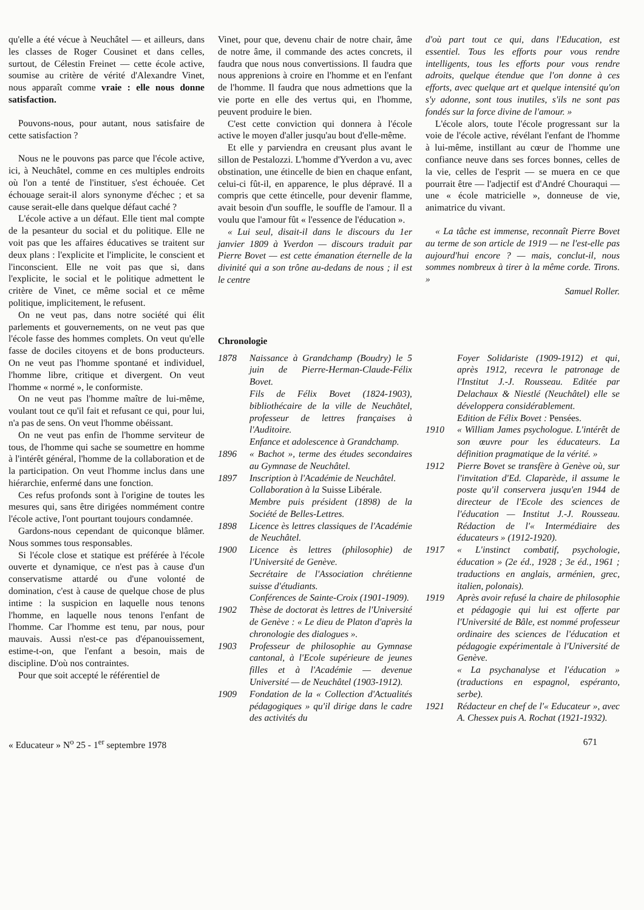qu'elle a été vécue à Neuchâtel — et ailleurs, dans les classes de Roger Cousinet et dans celles, surtout, de Célestin Freinet — cette école active, soumise au critère de vérité d'Alexandre Vinet, nous apparaît comme vraie : elle nous donne satisfaction.
Pouvons-nous, pour autant, nous satisfaire de cette satisfaction ?
Nous ne le pouvons pas parce que l'école active, ici, à Neuchâtel, comme en ces multiples endroits où l'on a tenté de l'instituer, s'est échouée. Cet échouage serait-il alors synonyme d'échec ; et sa cause serait-elle dans quelque défaut caché ?
L'école active a un défaut. Elle tient mal compte de la pesanteur du social et du politique. Elle ne voit pas que les affaires éducatives se traitent sur deux plans : l'explicite et l'implicite, le conscient et l'inconscient. Elle ne voit pas que si, dans l'explicite, le social et le politique admettent le critère de Vinet, ce même social et ce même politique, implicitement, le refusent.
On ne veut pas, dans notre société qui élit parlements et gouvernements, on ne veut pas que l'école fasse des hommes complets. On veut qu'elle fasse de dociles citoyens et de bons producteurs. On ne veut pas l'homme spontané et individuel, l'homme libre, critique et divergent. On veut l'homme « normé », le conformiste.
On ne veut pas l'homme maître de lui-même, voulant tout ce qu'il fait et refusant ce qui, pour lui, n'a pas de sens. On veut l'homme obéissant.
On ne veut pas enfin de l'homme serviteur de tous, de l'homme qui sache se soumettre en homme à l'intérêt général, l'homme de la collaboration et de la participation. On veut l'homme inclus dans une hiérarchie, enfermé dans une fonction.
Ces refus profonds sont à l'origine de toutes les mesures qui, sans être dirigées nommément contre l'école active, l'ont pourtant toujours condamnée.
Gardons-nous cependant de quiconque blâmer. Nous sommes tous responsables.
Si l'école close et statique est préférée à l'école ouverte et dynamique, ce n'est pas à cause d'un conservatisme attardé ou d'une volonté de domination, c'est à cause de quelque chose de plus intime : la suspicion en laquelle nous tenons l'homme, en laquelle nous tenons l'enfant de l'homme. Car l'homme est tenu, par nous, pour mauvais. Aussi n'est-ce pas d'épanouissement, estime-t-on, que l'enfant a besoin, mais de discipline. D'où nos contraintes.
Pour que soit accepté le référentiel de
Vinet, pour que, devenu chair de notre chair, âme de notre âme, il commande des actes concrets, il faudra que nous nous convertissions. Il faudra que nous apprenions à croire en l'homme et en l'enfant de l'homme. Il faudra que nous admettions que la vie porte en elle des vertus qui, en l'homme, peuvent produire le bien.
C'est cette conviction qui donnera à l'école active le moyen d'aller jusqu'au bout d'elle-même.
Et elle y parviendra en creusant plus avant le sillon de Pestalozzi. L'homme d'Yverdon a vu, avec obstination, une étincelle de bien en chaque enfant, celui-ci fût-il, en apparence, le plus dépravé. Il a compris que cette étincelle, pour devenir flamme, avait besoin d'un souffle, le souffle de l'amour. Il a voulu que l'amour fût « l'essence de l'éducation ».
« Lui seul, disait-il dans le discours du 1er janvier 1809 à Yverdon — discours traduit par Pierre Bovet — est cette émanation éternelle de la divinité qui a son trône au-dedans de nous ; il est le centre
d'où part tout ce qui, dans l'Education, est essentiel. Tous les efforts pour vous rendre intelligents, tous les efforts pour vous rendre adroits, quelque étendue que l'on donne à ces efforts, avec quelque art et quelque intensité qu'on s'y adonne, sont tous inutiles, s'ils ne sont pas fondés sur la force divine de l'amour. »
L'école alors, toute l'école progressant sur la voie de l'école active, révélant l'enfant de l'homme à lui-même, instillant au cœur de l'homme une confiance neuve dans ses forces bonnes, celles de la vie, celles de l'esprit — se muera en ce que pourrait être — l'adjectif est d'André Chouraqui — une « école matricielle », donneuse de vie, animatrice du vivant.
« La tâche est immense, reconnaît Pierre Bovet au terme de son article de 1919 — ne l'est-elle pas aujourd'hui encore ? — mais, conclut-il, nous sommes nombreux à tirer à la même corde. Tirons. »
Samuel Roller.
Chronologie
| 1878 | Naissance à Grandchamp (Boudry) le 5 juin de Pierre-Herman-Claude-Félix Bovet. Fils de Félix Bovet (1824-1903), bibliothécaire de la ville de Neuchâtel, professeur de lettres françaises à l'Auditoire. Enfance et adolescence à Grandchamp. |
| 1896 | « Bachot », terme des études secondaires au Gymnase de Neuchâtel. |
| 1897 | Inscription à l'Académie de Neuchâtel. Collaboration à la Suisse Libérale. Membre puis président (1898) de la Société de Belles-Lettres. |
| 1898 | Licence ès lettres classiques de l'Académie de Neuchâtel. |
| 1900 | Licence ès lettres (philosophie) de l'Université de Genève. Secrétaire de l'Association chrétienne suisse d'étudiants. Conférences de Sainte-Croix (1901-1909). |
| 1902 | Thèse de doctorat ès lettres de l'Université de Genève : « Le dieu de Platon d'après la chronologie des dialogues ». |
| 1903 | Professeur de philosophie au Gymnase cantonal, à l'Ecole supérieure de jeunes filles et à l'Académie — devenue Université — de Neuchâtel (1903-1912). |
| 1909 | Fondation de la « Collection d'Actualités pédagogiques » qu'il dirige dans le cadre des activités du |
| | Foyer Solidariste (1909-1912) et qui, après 1912, recevra le patronage de l'Institut J.-J. Rousseau. Editée par Delachaux & Niestlé (Neuchâtel) elle se développera considérablement. Edition de Félix Bovet : Pensées. |
| 1910 | « William James psychologue. L'intérêt de son œuvre pour les éducateurs. La définition pragmatique de la vérité. » |
| 1912 | Pierre Bovet se transfère à Genève où, sur l'invitation d'Ed. Claparède, il assume le poste qu'il conservera jusqu'en 1944 de directeur de l'Ecole des sciences de l'éducation — Institut J.-J. Rousseau. Rédaction de l'« Intermédiaire des éducateurs » (1912-1920). |
| 1917 | « L'instinct combatif, psychologie, éducation » (2e éd., 1928 ; 3e éd., 1961 ; traductions en anglais, arménien, grec, italien, polonais). |
| 1919 | Après avoir refusé la chaire de philosophie et pédagogie qui lui est offerte par l'Université de Bâle, est nommé professeur ordinaire des sciences de l'éducation et pédagogie expérimentale à l'Université de Genève. « La psychanalyse et l'éducation » (traductions en espagnol, espéranto, serbe). |
| 1921 | Rédacteur en chef de l'« Educateur », avec A. Chessex puis A. Rochat (1921-1932). |
« Educateur » N<sup>o</sup> 25 - 1<sup>er</sup> septembre 1978 671